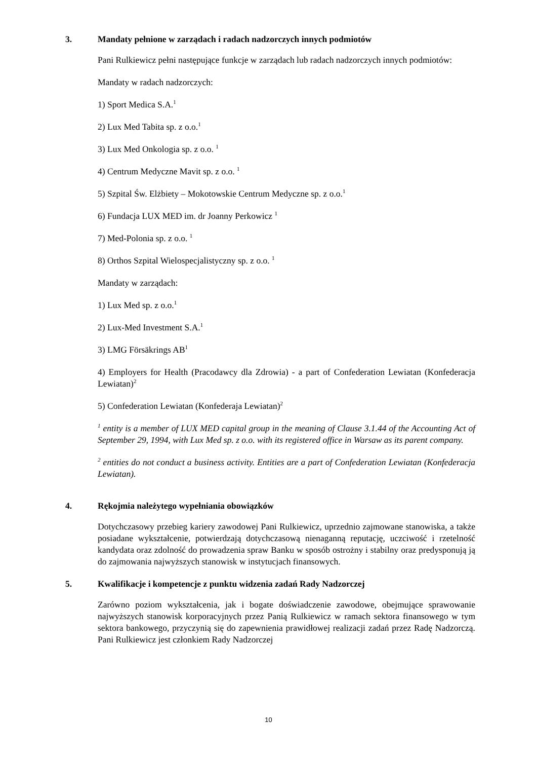3. Mandaty pełnione w zarządach i radach nadzorczych innych podmiotów
Pani Rulkiewicz pełni następujące funkcje w zarządach lub radach nadzorczych innych podmiotów:
Mandaty w radach nadzorczych:
1) Sport Medica S.A.<sup>1</sup>
2) Lux Med Tabita sp. z o.o.<sup>1</sup>
3) Lux Med Onkologia sp. z o.o. <sup>1</sup>
4) Centrum Medyczne Mavit sp. z o.o. <sup>1</sup>
5) Szpital Św. Elżbiety – Mokotowskie Centrum Medyczne sp. z o.o.<sup>1</sup>
6) Fundacja LUX MED im. dr Joanny Perkowicz <sup>1</sup>
7) Med-Polonia sp. z o.o. <sup>1</sup>
8) Orthos Szpital Wielospecjalistyczny sp. z o.o. <sup>1</sup>
Mandaty w zarządach:
1) Lux Med sp. z o.o.<sup>1</sup>
2) Lux-Med Investment S.A.<sup>1</sup>
3) LMG Försäkrings AB<sup>1</sup>
4) Employers for Health (Pracodawcy dla Zdrowia) - a part of Confederation Lewiatan (Konfederacja Lewiatan)<sup>2</sup>
5) Confederation Lewiatan (Konfederaja Lewiatan)<sup>2</sup>
<sup>1</sup> entity is a member of LUX MED capital group in the meaning of Clause 3.1.44 of the Accounting Act of September 29, 1994, with Lux Med sp. z o.o. with its registered office in Warsaw as its parent company.
<sup>2</sup> entities do not conduct a business activity. Entities are a part of Confederation Lewiatan (Konfederacja Lewiatan).
4. Rękojmia należytego wypełniania obowiązków
Dotychczasowy przebieg kariery zawodowej Pani Rulkiewicz, uprzednio zajmowane stanowiska, a także posiadane wykształcenie, potwierdzają dotychczasową nienaganną reputację, uczciwość i rzetelność kandydata oraz zdolność do prowadzenia spraw Banku w sposób ostrożny i stabilny oraz predysponują ją do zajmowania najwyższych stanowisk w instytucjach finansowych.
5. Kwalifikacje i kompetencje z punktu widzenia zadań Rady Nadzorczej
Zarówno poziom wykształcenia, jak i bogate doświadczenie zawodowe, obejmujące sprawowanie najwyższych stanowisk korporacyjnych przez Panią Rulkiewicz w ramach sektora finansowego w tym sektora bankowego, przyczynią się do zapewnienia prawidłowej realizacji zadań przez Radę Nadzorczą. Pani Rulkiewicz jest członkiem Rady Nadzorczej
10